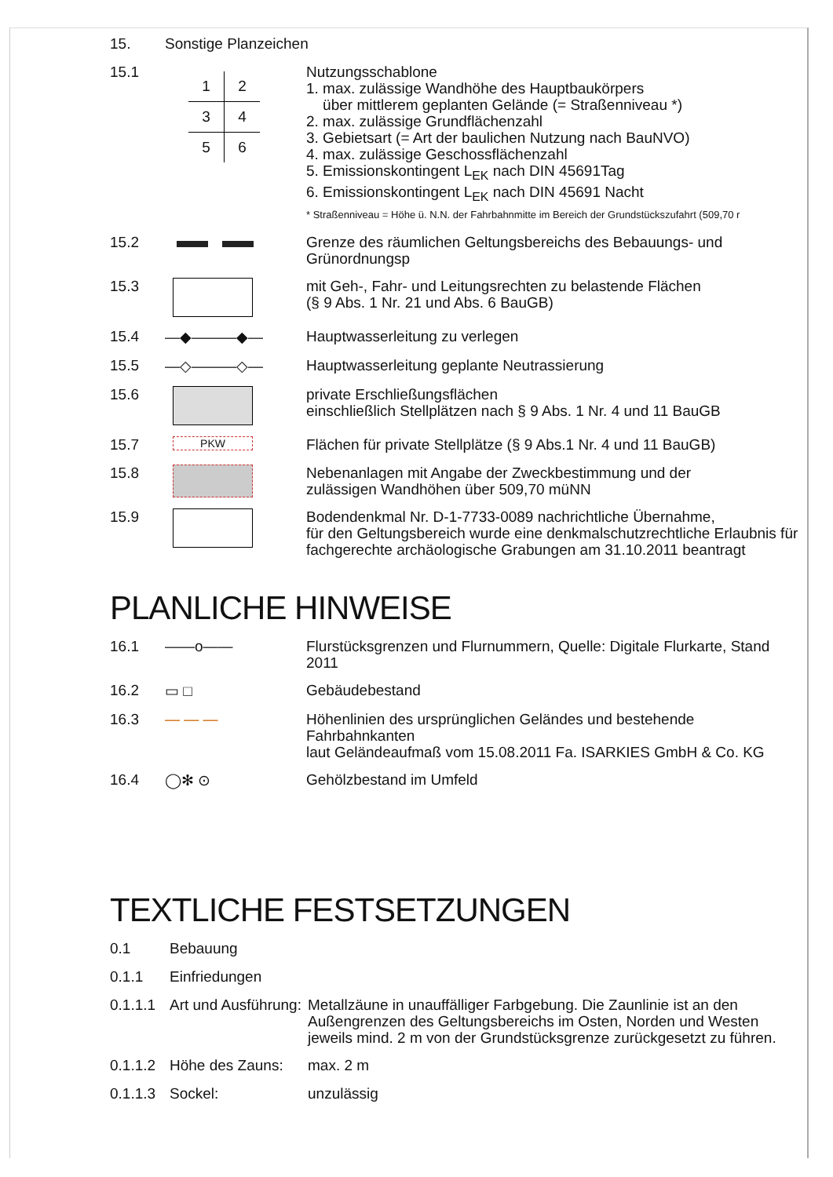15. Sonstige Planzeichen
15.1
| 1 | 2 |
| 3 | 4 |
| 5 | 6 |
Nutzungsschablone
1. max. zulässige Wandhöhe des Hauptbaukörpers
über mittlerem geplanten Gelände (= Straßenniveau *)
2. max. zulässige Grundflächenzahl
3. Gebietsart (= Art der baulichen Nutzung nach BauNVO)
4. max. zulässige Geschossflächenzahl
5. Emissionskontingent L<sub>EK</sub> nach DIN 45691Tag
6. Emissionskontingent L<sub>EK</sub> nach DIN 45691 Nacht
* Straßenniveau = Höhe ü. N.N. der Fahrbahnmitte im Bereich der Grundstückszufahrt (509,70 r
15.2
Grenze des räumlichen Geltungsbereichs des Bebauungs- und Grünordnungsp
15.3
mit Geh-, Fahr- und Leitungsrechten zu belastende Flächen
(§ 9 Abs. 1 Nr. 21 und Abs. 6 BauGB)
15.4 —◆———◆—
Hauptwasserleitung zu verlegen
15.5 —◇———◇—
Hauptwasserleitung geplante Neutrassierung
15.6
private Erschließungsflächen
einschließlich Stellplätzen nach § 9 Abs. 1 Nr. 4 und 11 BauGB
15.7
PKW
Flächen für private Stellplätze (§ 9 Abs.1 Nr. 4 und 11 BauGB)
15.8
Nebenanlagen mit Angabe der Zweckbestimmung und der
zulässigen Wandhöhen über 509,70 müNN
15.9
Bodendenkmal Nr. D-1-7733-0089 nachrichtliche Übernahme,
für den Geltungsbereich wurde eine denkmalschutzrechtliche Erlaubnis für
fachgerechte archäologische Grabungen am 31.10.2011 beantragt
PLANLICHE HINWEISE
16.1 ——o——
Flurstücksgrenzen und Flurnummern, Quelle: Digitale Flurkarte, Stand 2011
16.2 ▭ □
Gebäudebestand
16.3 — — —
Höhenlinien des ursprünglichen Geländes und bestehende Fahrbahnkanten
laut Geländeaufmaß vom 15.08.2011 Fa. ISARKIES GmbH & Co. KG
16.4 ◯✻ ⊙
Gehölzbestand im Umfeld
TEXTLICHE FESTSETZUNGEN
0.1 Bebauung
0.1.1 Einfriedungen
0.1.1.1
Art und Ausführung:
Metallzäune in unauffälliger Farbgebung. Die Zaunlinie ist an den Außengrenzen des Geltungsbereichs im Osten, Norden und Westen jeweils mind. 2 m von der Grundstücksgrenze zurückgesetzt zu führen.
0.1.1.2
Höhe des Zauns:
max. 2 m
0.1.1.3
Sockel:
unzulässig